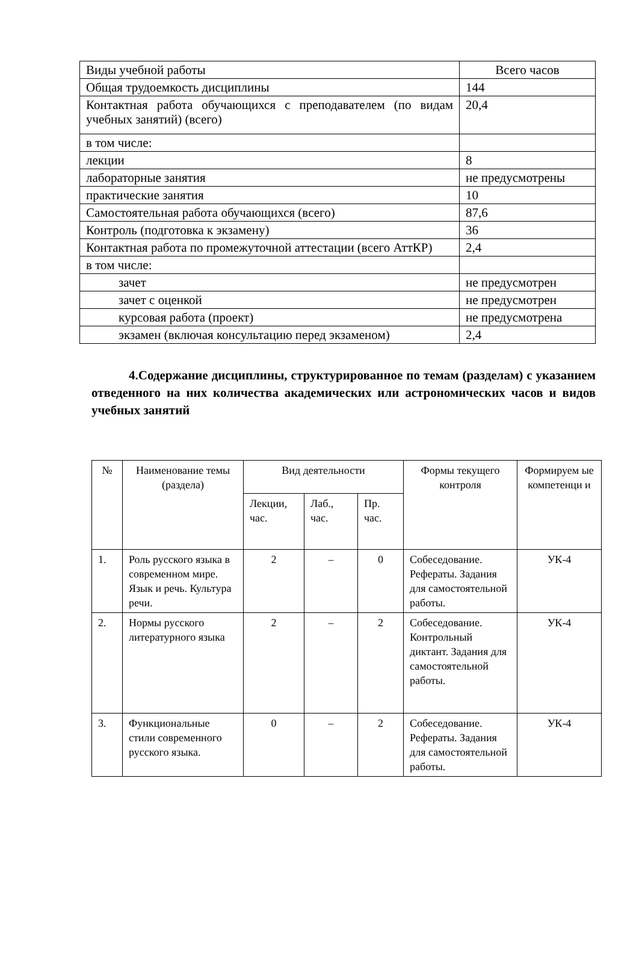| Виды учебной работы | Всего часов |
| Общая трудоемкость дисциплины | 144 |
| Контактная работа обучающихся с преподавателем (по видам учебных занятий) (всего) | 20,4 |
| в том числе: | |
| лекции | 8 |
| лабораторные занятия | не предусмотрены |
| практические занятия | 10 |
| Самостоятельная работа обучающихся (всего) | 87,6 |
| Контроль (подготовка к экзамену) | 36 |
| Контактная работа по промежуточной аттестации (всего АттКР) | 2,4 |
| в том числе: | |
| зачет | не предусмотрен |
| зачет с оценкой | не предусмотрен |
| курсовая работа (проект) | не предусмотрена |
| экзамен (включая консультацию перед экзаменом) | 2,4 |
4.Содержание дисциплины, структурированное по темам (разделам) с указанием отведенного на них количества академических или астрономических часов и видов учебных занятий
| № | Наименование темы (раздела) | Вид деятельности | | | Формы текущего контроля | Формируем ые компетенци и |
| | | Лекции, час. | Лаб., час. | Пр. час. | | |
| 1. | Роль русского языка в современном мире. Язык и речь. Культура речи. | 2 | – | 0 | Собеседование. Рефераты. Задания для самостоятельной работы. | УК-4 |
| 2. | Нормы русского литературного языка | 2 | – | 2 | Собеседование. Контрольный диктант. Задания для самостоятельной работы. | УК-4 |
| 3. | Функциональные стили современного русского языка. | 0 | – | 2 | Собеседование. Рефераты. Задания для самостоятельной работы. | УК-4 |